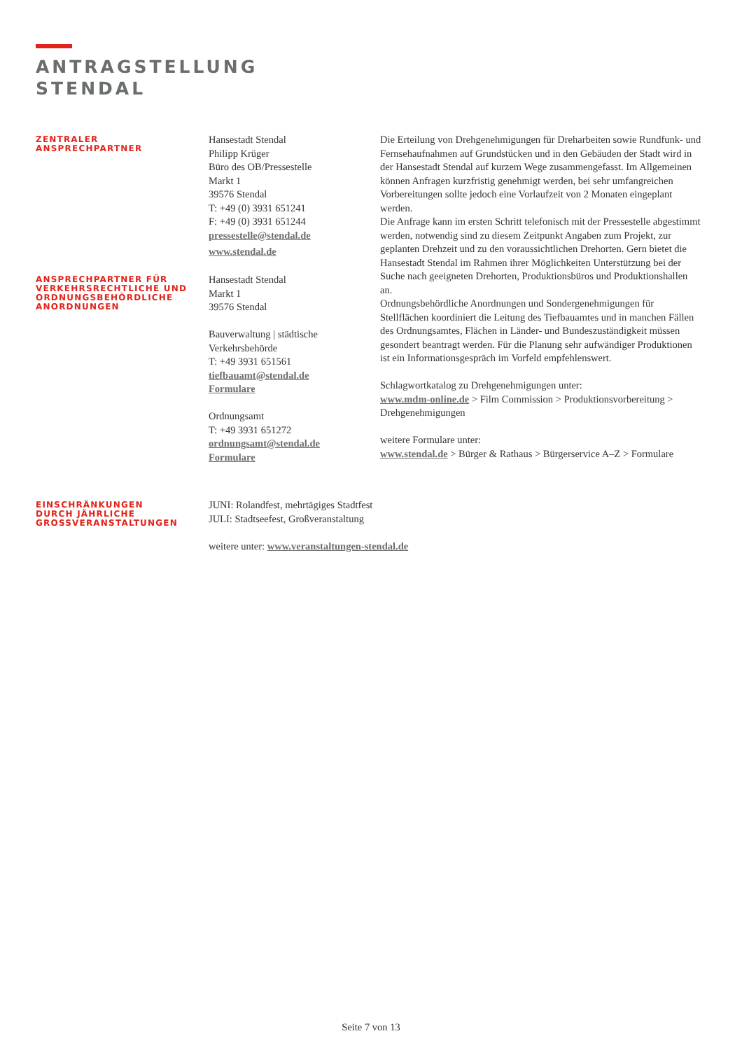ANTRAGSTELLUNG
STENDAL
ZENTRALER
ANSPRECHPARTNER
Hansestadt Stendal
Philipp Krüger
Büro des OB/Pressestelle
Markt 1
39576 Stendal
T: +49 (0) 3931 651241
F: +49 (0) 3931 651244
pressestelle@stendal.de
www.stendal.de
Die Erteilung von Drehgenehmigungen für Dreharbeiten sowie Rundfunk- und Fernsehaufnahmen auf Grundstücken und in den Gebäuden der Stadt wird in der Hansestadt Stendal auf kurzem Wege zusammengefasst. Im Allgemeinen können Anfragen kurzfristig genehmigt werden, bei sehr umfangreichen Vorbereitungen sollte jedoch eine Vorlaufzeit von 2 Monaten eingeplant werden.
Die Anfrage kann im ersten Schritt telefonisch mit der Pressestelle abgestimmt werden, notwendig sind zu diesem Zeitpunkt Angaben zum Projekt, zur geplanten Drehzeit und zu den voraussichtlichen Drehorten. Gern bietet die Hansestadt Stendal im Rahmen ihrer Möglichkeiten Unterstützung bei der Suche nach geeigneten Drehorten, Produktionsbüros und Produktionshallen an.
Ordnungsbehördliche Anordnungen und Sondergenehmigungen für Stellflächen koordiniert die Leitung des Tiefbauamtes und in manchen Fällen des Ordnungsamtes, Flächen in Länder- und Bundeszuständigkeit müssen gesondert beantragt werden. Für die Planung sehr aufwändiger Produktionen ist ein Informationsgespräch im Vorfeld empfehlenswert.
Schlagwortkatalog zu Drehgenehmigungen unter:
www.mdm-online.de > Film Commission > Produktionsvorbereitung > Drehgenehmigungen
weitere Formulare unter:
www.stendal.de > Bürger & Rathaus > Bürgerservice A–Z > Formulare
ANSPRECHPARTNER FÜR
VERKEHRSRECHTLICHE UND
ORDNUNGSBEHÖRDLICHE
ANORDNUNGEN
Hansestadt Stendal
Markt 1
39576 Stendal
Bauverwaltung | städtische Verkehrsbehörde
T: +49 3931 651561
tiefbauamt@stendal.de
Formulare
Ordnungsamt
T: +49 3931 651272
ordnungsamt@stendal.de
Formulare
EINSCHRÄNKUNGEN
DURCH JÄHRLICHE
GROSSVERANSTALTUNGEN
JUNI: Rolandfest, mehrtägiges Stadtfest
JULI: Stadtseefest, Großveranstaltung
weitere unter: www.veranstaltungen-stendal.de
Seite 7 von 13